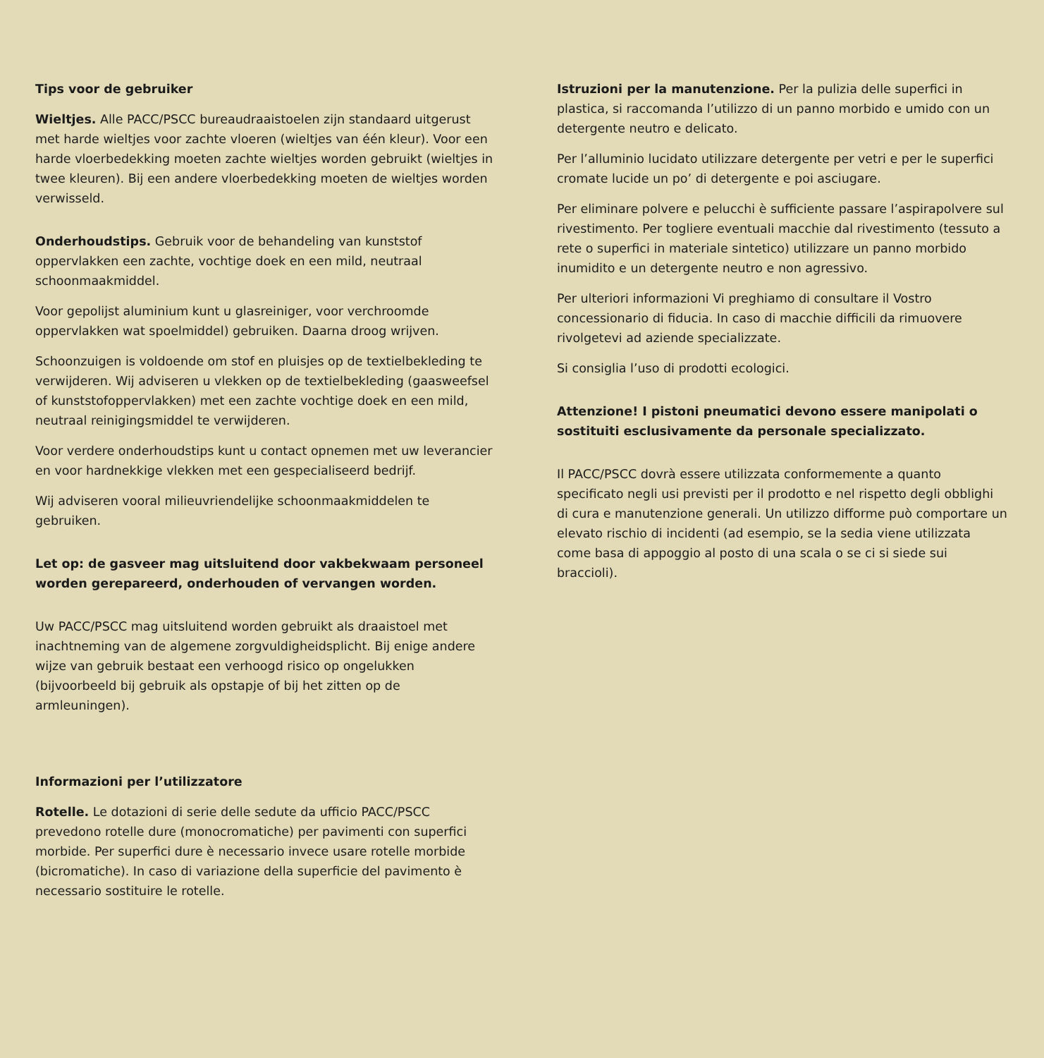Tips voor de gebruiker
Wieltjes. Alle PACC/PSCC bureaudraaistoelen zijn standaard uitgerust met harde wieltjes voor zachte vloeren (wieltjes van één kleur). Voor een harde vloerbedekking moeten zachte wieltjes worden gebruikt (wieltjes in twee kleuren). Bij een andere vloerbedekking moeten de wieltjes worden verwisseld.
Onderhoudstips. Gebruik voor de behandeling van kunststof oppervlakken een zachte, vochtige doek en een mild, neutraal schoonmaakmiddel.
Voor gepolijst aluminium kunt u glasreiniger, voor verchroomde oppervlakken wat spoelmiddel) gebruiken. Daarna droog wrijven.
Schoonzuigen is voldoende om stof en pluisjes op de textielbekleding te verwijderen. Wij adviseren u vlekken op de textielbekleding (gaasweefsel of kunststofoppervlakken) met een zachte vochtige doek en een mild, neutraal reinigingsmiddel te verwijderen.
Voor verdere onderhoudstips kunt u contact opnemen met uw leverancier en voor hardnekkige vlekken met een gespecialiseerd bedrijf.
Wij adviseren vooral milieuvriendelijke schoonmaakmiddelen te gebruiken.
Let op: de gasveer mag uitsluitend door vakbekwaam personeel worden gerepareerd, onderhouden of vervangen worden.
Uw PACC/PSCC mag uitsluitend worden gebruikt als draaistoel met inachtneming van de algemene zorgvuldigheidsplicht. Bij enige andere wijze van gebruik bestaat een verhoogd risico op ongelukken (bijvoorbeeld bij gebruik als opstapje of bij het zitten op de armleuningen).
Informazioni per l’utilizzatore
Rotelle. Le dotazioni di serie delle sedute da ufficio PACC/PSCC prevedono rotelle dure (monocromatiche) per pavimenti con superfici morbide. Per superfici dure è necessario invece usare rotelle morbide (bicromatiche). In caso di variazione della superficie del pavimento è necessario sostituire le rotelle.
Istruzioni per la manutenzione. Per la pulizia delle superfici in plastica, si raccomanda l’utilizzo di un panno morbido e umido con un detergente neutro e delicato.
Per l’alluminio lucidato utilizzare detergente per vetri e per le superfici cromate lucide un po’ di detergente e poi asciugare.
Per eliminare polvere e pelucchi è sufficiente passare l’aspirapolvere sul rivestimento. Per togliere eventuali macchie dal rivestimento (tessuto a rete o superfici in materiale sintetico) utilizzare un panno morbido inumidito e un detergente neutro e non agressivo.
Per ulteriori informazioni Vi preghiamo di consultare il Vostro concessionario di fiducia. In caso di macchie difficili da rimuovere rivolgetevi ad aziende specializzate.
Si consiglia l’uso di prodotti ecologici.
Attenzione! I pistoni pneumatici devono essere manipolati o sostituiti esclusivamente da personale specializzato.
Il PACC/PSCC dovrà essere utilizzata conformemente a quanto specificato negli usi previsti per il prodotto e nel rispetto degli obblighi di cura e manutenzione generali. Un utilizzo difforme può comportare un elevato rischio di incidenti (ad esempio, se la sedia viene utilizzata come basa di appoggio al posto di una scala o se ci si siede sui braccioli).